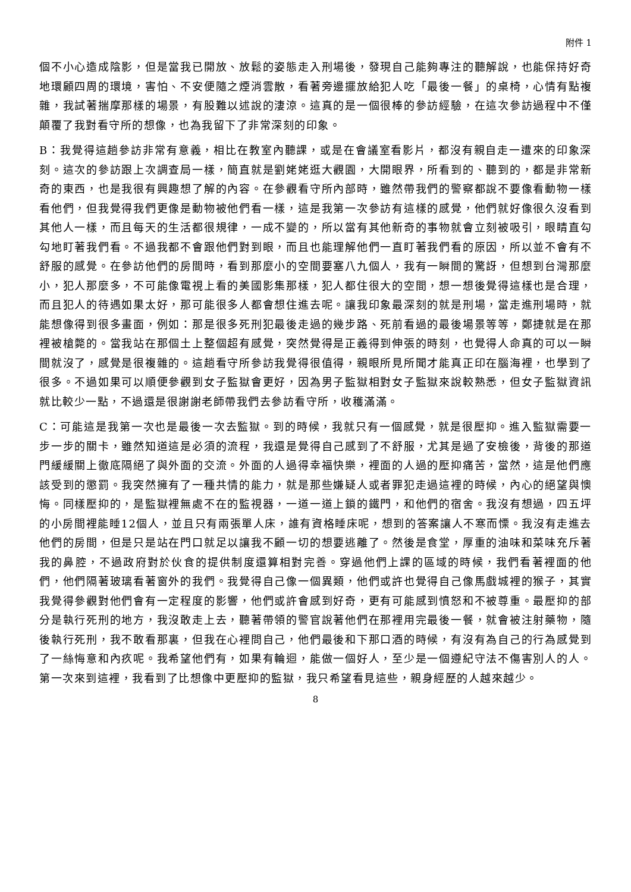附件 1
個不小心造成陰影，但是當我已開放、放鬆的姿態走入刑場後，發現自己能夠專注的聽解說，也能保持好奇地環顧四周的環境，害怕、不安便隨之煙消雲散，看著旁邊擺放給犯人吃「最後一餐」的桌椅，心情有點複雜，我試著揣摩那樣的場景，有股難以述說的淒涼。這真的是一個很棒的參訪經驗，在這次參訪過程中不僅顛覆了我對看守所的想像，也為我留下了非常深刻的印象。
B：我覺得這趟參訪非常有意義，相比在教室內聽課，或是在會議室看影片，都沒有親自走一遭來的印象深刻。這次的參訪跟上次調查局一樣，簡直就是劉姥姥逛大觀園，大開眼界，所看到的、聽到的，都是非常新奇的東西，也是我很有興趣想了解的內容。在參觀看守所內部時，雖然帶我們的警察都說不要像看動物一樣看他們，但我覺得我們更像是動物被他們看一樣，這是我第一次參訪有這樣的感覺，他們就好像很久沒看到其他人一樣，而且每天的生活都很規律，一成不變的，所以當有其他新奇的事物就會立刻被吸引，眼睛直勾勾地盯著我們看。不過我都不會跟他們對到眼，而且也能理解他們一直盯著我們看的原因，所以並不會有不舒服的感覺。在參訪他們的房間時，看到那麼小的空間要塞八九個人，我有一瞬間的驚訝，但想到台灣那麼小，犯人那麼多，不可能像電視上看的美國影集那樣，犯人都住很大的空間，想一想後覺得這樣也是合理，而且犯人的待遇如果太好，那可能很多人都會想住進去呢。讓我印象最深刻的就是刑場，當走進刑場時，就能想像得到很多畫面，例如：那是很多死刑犯最後走過的幾步路、死前看過的最後場景等等，鄭捷就是在那裡被槍斃的。當我站在那個土上整個超有感覺，突然覺得是正義得到伸張的時刻，也覺得人命真的可以一瞬間就沒了，感覺是很複雜的。這趟看守所參訪我覺得很值得，親眼所見所聞才能真正印在腦海裡，也學到了很多。不過如果可以順便參觀到女子監獄會更好，因為男子監獄相對女子監獄來說較熟悉，但女子監獄資訊就比較少一點，不過還是很謝謝老師帶我們去參訪看守所，收穫滿滿。
C：可能這是我第一次也是最後一次去監獄。到的時候，我就只有一個感覺，就是很壓抑。進入監獄需要一步一步的關卡，雖然知道這是必須的流程，我還是覺得自己感到了不舒服，尤其是過了安檢後，背後的那道門緩緩關上徹底隔絕了與外面的交流。外面的人過得幸福快樂，裡面的人過的壓抑痛苦，當然，這是他們應該受到的懲罰。我突然擁有了一種共情的能力，就是那些嫌疑人或者罪犯走過這裡的時候，內心的絕望與懊悔。同樣壓抑的，是監獄裡無處不在的監視器，一道一道上鎖的鐵門，和他們的宿舍。我沒有想過，四五坪的小房間裡能睡12個人，並且只有兩張單人床，誰有資格睡床呢，想到的答案讓人不寒而慄。我沒有走進去他們的房間，但是只是站在門口就足以讓我不顧一切的想要逃離了。然後是食堂，厚重的油味和菜味充斥著我的鼻腔，不過政府對於伙食的提供制度還算相對完善。穿過他們上課的區域的時候，我們看著裡面的他們，他們隔著玻璃看著窗外的我們。我覺得自己像一個異類，他們或許也覺得自己像馬戲城裡的猴子，其實我覺得參觀對他們會有一定程度的影響，他們或許會感到好奇，更有可能感到憤怒和不被尊重。最壓抑的部分是執行死刑的地方，我沒敢走上去，聽著帶領的警官說著他們在那裡用完最後一餐，就會被注射藥物，隨後執行死刑，我不敢看那裏，但我在心裡問自己，他們最後和下那口酒的時候，有沒有為自己的行為感覺到了一絲悔意和內疚呢。我希望他們有，如果有輪迴，能做一個好人，至少是一個遵紀守法不傷害別人的人。第一次來到這裡，我看到了比想像中更壓抑的監獄，我只希望看見這些，親身經歷的人越來越少。
8